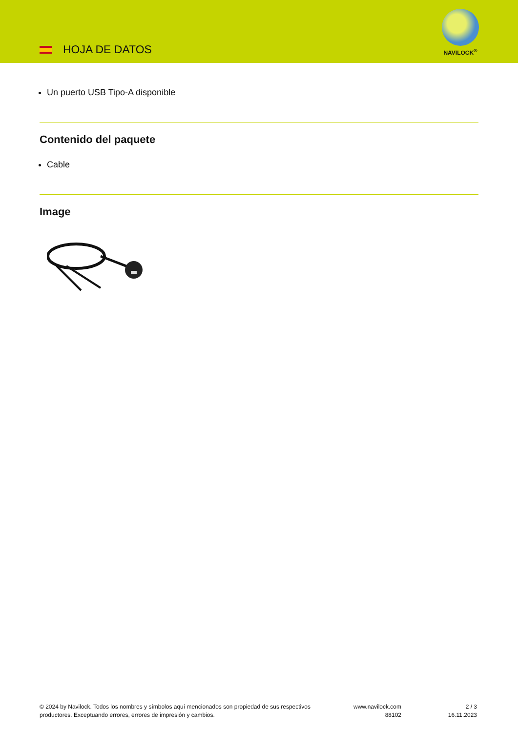HOJA DE DATOS
NAVILOCK<sup>®</sup>
Un puerto USB Tipo-A disponible
Contenido del paquete
Cable
Image
© 2024 by Navilock. Todos los nombres y símbolos aquí mencionados son propiedad de sus respectivos productores. Exceptuando errores, errores de impresión y cambios.
www.navilock.com
88102
2 / 3
16.11.2023